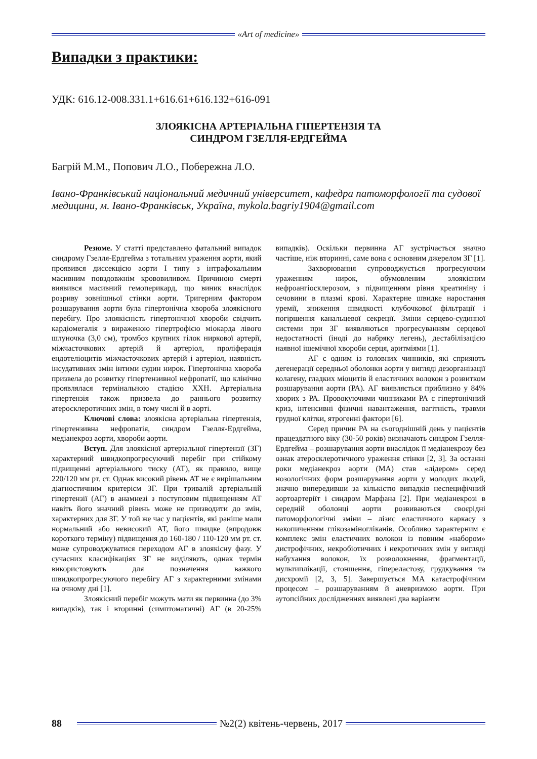«Art of medicine»
Випадки з практики:
УДК: 616.12-008.331.1+616.61+616.132+616-091
ЗЛОЯКІСНА АРТЕРІАЛЬНА ГІПЕРТЕНЗІЯ ТА
СИНДРОМ ГЗЕЛЛЯ-ЕРДГЕЙМА
Багрій М.М., Попович Л.О., Побережна Л.О.
Івано-Франківський національний медичний університет, кафедра патоморфології та судової медицини, м. Івано-Франківськ, Україна, mykola.bagriy1904@gmail.com
Резюме. У статті представлено фатальний випадок синдрому Гзелля-Ердгейма з тотальним ураження аорти, який проявився диссекцією аорти I типу з інтрафокальним масивним повздовжнім крововиливом. Причиною смерті виявився масивний гемоперикард, що виник внаслідок розриву зовнішньої стінки аорти. Тригерним фактором розшарування аорти була гіпертонічна хвороба злоякісного перебігу. Про злоякісність гіпертонічної хвороби свідчить кардіомегалія з вираженою гіпертрофією міокарда лівого шлуночка (3,0 см), тромбоз крупних гілок ниркової артерії, міжчасточкових артерій й артеріол, проліферація ендотеліоцитів міжчасточкових артерій і артеріол, наявність інсудативних змін інтими судин нирок. Гіпертонічна хвороба призвела до розвитку гіпертензивної нефропатії, що клінічно проявлялася термінальною стадією ХХН. Артеріальна гіпертензія також призвела до раннього розвитку атеросклеротичних змін, в тому числі й в аорті.
Ключові слова: злоякісна артеріальна гіпертензія, гіпертензивна нефропатія, синдром Гзелля-Ердгейма, медіанекроз аорти, хвороби аорти.
Вступ. Для злоякісної артеріальної гіпертензії (ЗГ) характерний швидкопрогресуючий перебіг при стійкому підвищенні артеріального тиску (АТ), як правило, вище 220/120 мм рт. ст. Однак високий рівень АТ не є вирішальним діагностичним критерієм ЗГ. При тривалій артеріальній гіпертензії (АГ) в анамнезі з поступовим підвищенням АТ навіть його значний рівень може не призводити до змін, характерних для ЗГ. У той же час у пацієнтів, які раніше мали нормальний або невисокий АТ, його швидке (впродовж короткого терміну) підвищення до 160-180 / 110-120 мм рт. ст. може супроводжуватися переходом АГ в злоякісну фазу. У сучасних класифікаціях ЗГ не виділяють, однак термін використовують для позначення важкого швидкопрогресуючого перебігу АГ з характерними змінами на очному дні [1].
Злоякісний перебіг можуть мати як первинна (до 3% випадків), так і вторинні (симптоматичні) АГ (в 20-25% випадків). Оскільки первинна АГ зустрічається значно частіше, ніж вторинні, саме вона є основним джерелом ЗГ [1].
Захворювання супроводжується прогресуючим ураженням нирок, обумовленим злоякісним нефроангіосклерозом, з підвищенням рівня креатиніну і сечовини в плазмі крові. Характерне швидке наростання уремії, зниження швидкості клубочкової фільтрації і погіршення канальцевої секреції. Зміни серцево-судинної системи при ЗГ виявляються прогресуванням серцевої недостатності (іноді до набряку легень), дестабілізацією наявної ішемічної хвороби серця, аритміями [1].
АГ є одним із головних чинників, які сприяють дегенерації середньої оболонки аорти у вигляді дезорганізації колагену, гладких міоцитів й еластичних волокон з розвитком розшарування аорти (РА). АГ виявляється приблизно у 84% хворих з РА. Провокуючими чинниками РА є гіпертонічний криз, інтенсивні фізичні навантаження, вагітність, травми грудної клітки, ятрогенні фактори [6].
Серед причин РА на сьогоднішній день у пацієнтів працездатного віку (30-50 років) визначають синдром Гзелля-Ердгейма – розшарування аорти внаслідок її медіанекрозу без ознак атеросклеротичного ураження стінки [2, 3]. За останні роки медіанекроз аорти (МА) став «лідером» серед нозологічних форм розшарування аорти у молодих людей, значно випередивши за кількістю випадків неспецифічний аортоартеріїт і синдром Марфана [2]. При медіанекрозі в середній оболонці аорти розвиваються своєрідні патоморфологічні зміни – лізис еластичного каркасу з накопиченням глікозаміногліканів. Особливо характерним є комплекс змін еластичних волокон із повним «набором» дистрофічних, некробіотичних і некротичних змін у вигляді набухання волокон, їх розволокнення, фрагментації, мультиплікації, стоншення, гіпереластозу, грудкування та дисхромії [2, 3, 5]. Завершується МА катастрофічним процесом – розшаруванням й аневризмою аорти. При аутопсійних дослідженнях виявлені два варіанти
88 №2(2) квітень-червень, 2017